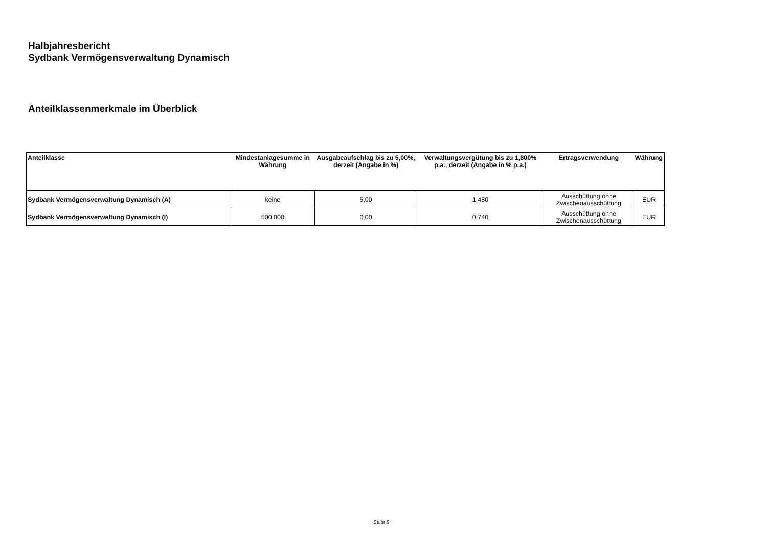Halbjahresbericht
Sydbank Vermögensverwaltung Dynamisch
Anteilklassenmerkmale im Überblick
| Anteilklasse | Mindestanlagesumme in Währung | Ausgabeaufschlag bis zu 5,00%, derzeit (Angabe in %) | Verwaltungsvergütung bis zu 1,800% p.a., derzeit (Angabe in % p.a.) | Ertragsverwendung | Währung |
| --- | --- | --- | --- | --- | --- |
| Sydbank Vermögensverwaltung Dynamisch (A) | keine | 5,00 | 1,480 | Ausschüttung ohne Zwischenausschüttung | EUR |
| Sydbank Vermögensverwaltung Dynamisch (I) | 500.000 | 0,00 | 0,740 | Ausschüttung ohne Zwischenausschüttung | EUR |
Seite 8